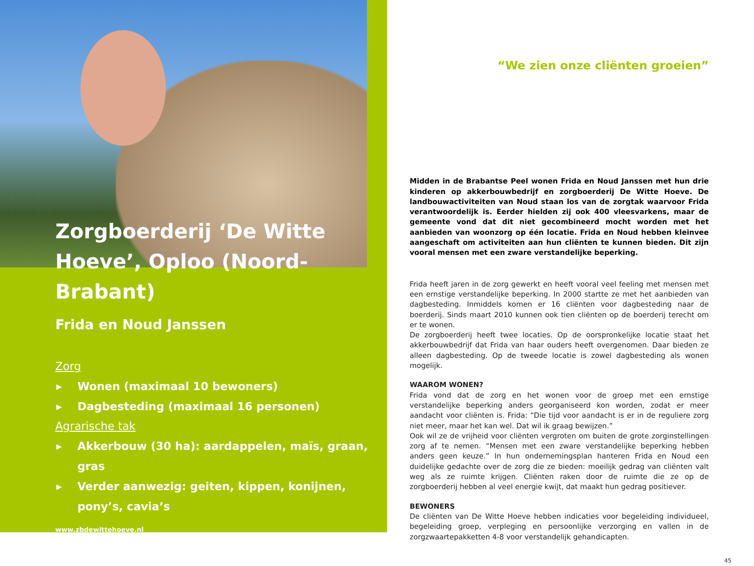Zorgboerderij ‘De Witte Hoeve’, Oploo (Noord-Brabant)
Frida en Noud Janssen
Zorg
▸ Wonen (maximaal 10 bewoners)
▸ Dagbesteding (maximaal 16 personen)
Agrarische tak
▸ Akkerbouw (30 ha): aardappelen, maïs, graan, gras
▸ Verder aanwezig: geiten, kippen, konijnen, pony’s, cavia’s
www.zbdewittehoeve.nl
“We zien onze cliënten groeien”
Midden in de Brabantse Peel wonen Frida en Noud Janssen met hun drie kinderen op akkerbouwbedrijf en zorgboerderij De Witte Hoeve. De landbouwactiviteiten van Noud staan los van de zorgtak waarvoor Frida verantwoordelijk is. Eerder hielden zij ook 400 vleesvarkens, maar de gemeente vond dat dit niet gecombineerd mocht worden met het aanbieden van woonzorg op één locatie. Frida en Noud hebben kleinvee aangeschaft om activiteiten aan hun cliënten te kunnen bieden. Dit zijn vooral mensen met een zware verstandelijke beperking.
Frida heeft jaren in de zorg gewerkt en heeft vooral veel feeling met mensen met een ernstige verstandelijke beperking. In 2000 startte ze met het aanbieden van dagbesteding. Inmiddels komen er 16 cliënten voor dagbesteding naar de boerderij. Sinds maart 2010 kunnen ook tien cliënten op de boerderij terecht om er te wonen.
De zorgboerderij heeft twee locaties. Op de oorspronkelijke locatie staat het akkerbouwbedrijf dat Frida van haar ouders heeft overgenomen. Daar bieden ze alleen dagbesteding. Op de tweede locatie is zowel dagbesteding als wonen mogelijk.
WAAROM WONEN?
Frida vond dat de zorg en het wonen voor de groep met een ernstige verstandelijke beperking anders georganiseerd kon worden, zodat er meer aandacht voor cliënten is. Frida: “Die tijd voor aandacht is er in de reguliere zorg niet meer, maar het kan wel. Dat wil ik graag bewijzen.”
Ook wil ze de vrijheid voor cliënten vergroten om buiten de grote zorginstellingen zorg af te nemen. “Mensen met een zware verstandelijke beperking hebben anders geen keuze.” In hun ondernemingsplan hanteren Frida en Noud een duidelijke gedachte over de zorg die ze bieden: moeilijk gedrag van cliënten valt weg als ze ruimte krijgen. Cliënten raken door de ruimte die ze op de zorgboerderij hebben al veel energie kwijt, dat maakt hun gedrag positiever.
BEWONERS
De cliënten van De Witte Hoeve hebben indicaties voor begeleiding individueel, begeleiding groep, verpleging en persoonlijke verzorging en vallen in de zorgzwaartepakketten 4-8 voor verstandelijk gehandicapten.
45